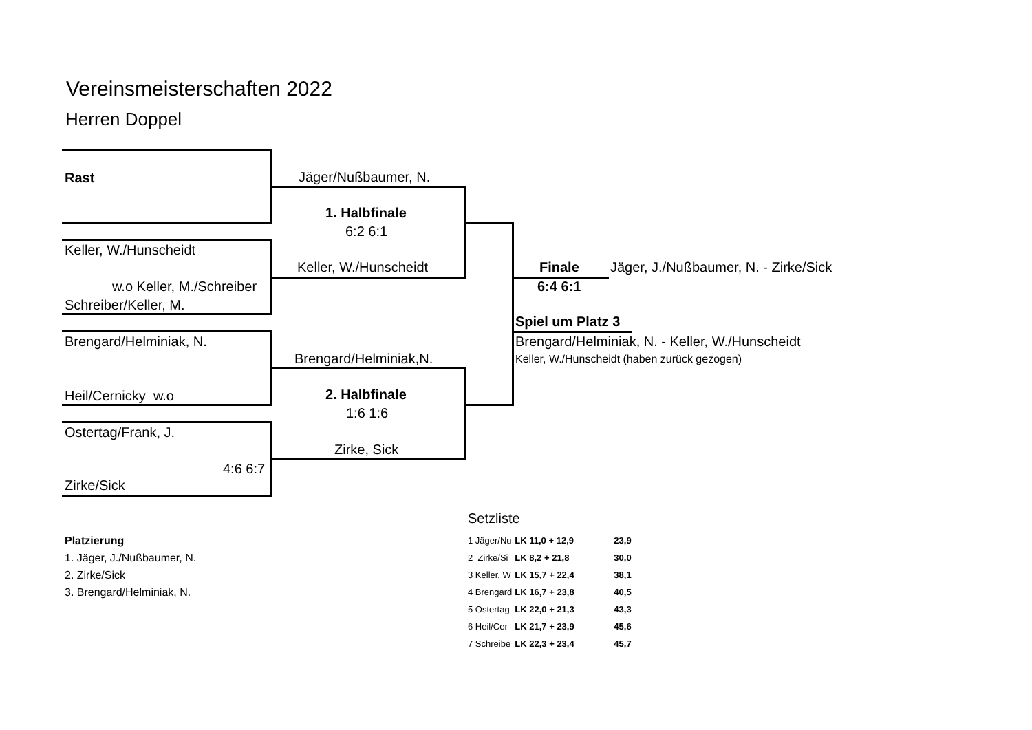Vereinsmeisterschaften 2022
Herren Doppel
Rast Jäger/Nußbaumer, N.
1. Halbfinale
6:2 6:1
Keller, W./Hunscheidt
Keller, W./Hunscheidt
w.o Keller, M./Schreiber
Schreiber/Keller, M.
Brengard/Helminiak, N.
Brengard/Helminiak,N.
Heil/Cernicky w.o 2. Halbfinale
1:6 1:6
Ostertag/Frank, J.
Zirke, Sick
4:6 6:7
Zirke/Sick
Finale Jäger, J./Nußbaumer, N. - Zirke/Sick
6:4 6:1
Spiel um Platz 3
Brengard/Helminiak, N. - Keller, W./Hunscheidt
Keller, W./Hunscheidt (haben zurück gezogen)
Setzliste
Platzierung
1. Jäger, J./Nußbaumer, N.
2. Zirke/Sick
3. Brengard/Helminiak, N.
| 1 Jäger/Nu | LK 11,0 + 12,9 | 23,9 |
| 2 Zirke/Si | LK 8,2 + 21,8 | 30,0 |
| 3 Keller, W | LK 15,7 + 22,4 | 38,1 |
| 4 Brengard | LK 16,7 + 23,8 | 40,5 |
| 5 Ostertag | LK 22,0 + 21,3 | 43,3 |
| 6 Heil/Cer | LK 21,7 + 23,9 | 45,6 |
| 7 Schreibe | LK 22,3 + 23,4 | 45,7 |